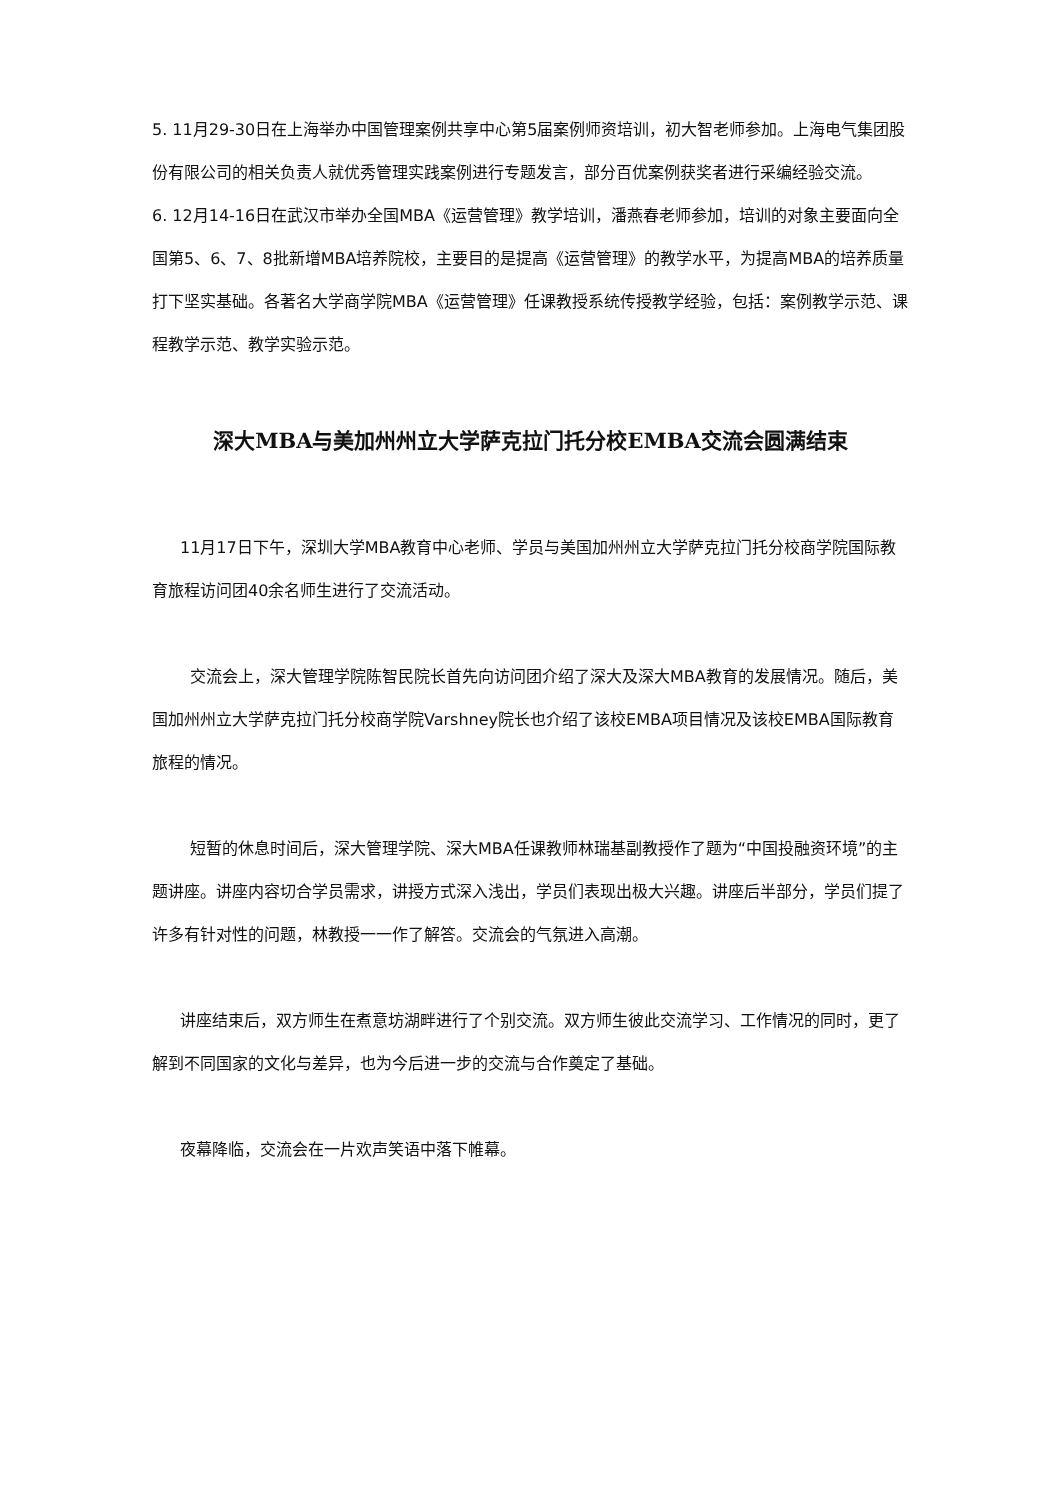5. 11月29-30日在上海举办中国管理案例共享中心第5届案例师资培训，初大智老师参加。上海电气集团股份有限公司的相关负责人就优秀管理实践案例进行专题发言，部分百优案例获奖者进行采编经验交流。
6. 12月14-16日在武汉市举办全国MBA《运营管理》教学培训，潘燕春老师参加，培训的对象主要面向全国第5、6、7、8批新增MBA培养院校，主要目的是提高《运营管理》的教学水平，为提高MBA的培养质量打下坚实基础。各著名大学商学院MBA《运营管理》任课教授系统传授教学经验，包括：案例教学示范、课程教学示范、教学实验示范。
深大MBA与美加州州立大学萨克拉门托分校EMBA交流会圆满结束
11月17日下午，深圳大学MBA教育中心老师、学员与美国加州州立大学萨克拉门托分校商学院国际教育旅程访问团40余名师生进行了交流活动。
交流会上，深大管理学院陈智民院长首先向访问团介绍了深大及深大MBA教育的发展情况。随后，美国加州州立大学萨克拉门托分校商学院Varshney院长也介绍了该校EMBA项目情况及该校EMBA国际教育旅程的情况。
短暂的休息时间后，深大管理学院、深大MBA任课教师林瑞基副教授作了题为“中国投融资环境”的主题讲座。讲座内容切合学员需求，讲授方式深入浅出，学员们表现出极大兴趣。讲座后半部分，学员们提了许多有针对性的问题，林教授一一作了解答。交流会的气氛进入高潮。
讲座结束后，双方师生在煮意坊湖畔进行了个别交流。双方师生彼此交流学习、工作情况的同时，更了解到不同国家的文化与差异，也为今后进一步的交流与合作奠定了基础。
夜幕降临，交流会在一片欢声笑语中落下帷幕。